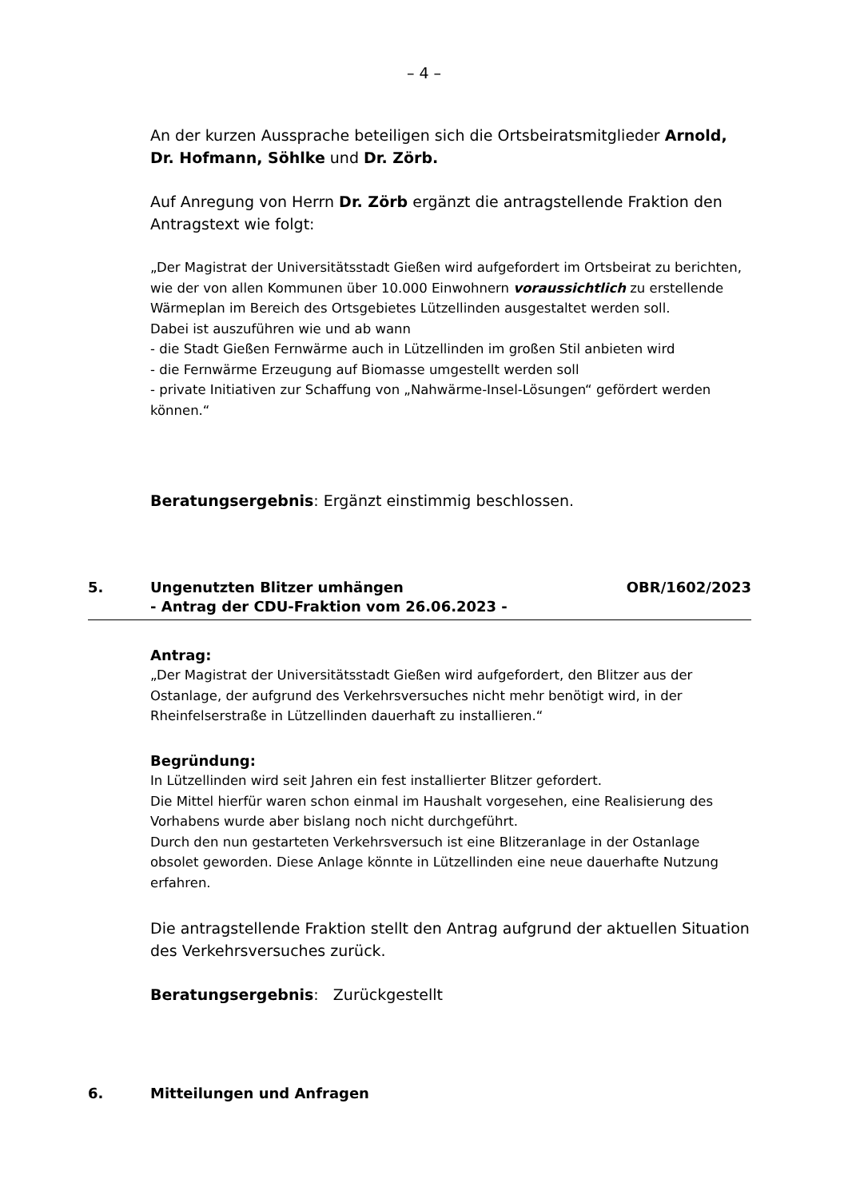– 4 –
An der kurzen Aussprache beteiligen sich die Ortsbeiratsmitglieder Arnold, Dr. Hofmann, Söhlke und Dr. Zörb.
Auf Anregung von Herrn Dr. Zörb ergänzt die antragstellende Fraktion den Antragstext wie folgt:
„Der Magistrat der Universitätsstadt Gießen wird aufgefordert im Ortsbeirat zu berichten, wie der von allen Kommunen über 10.000 Einwohnern voraussichtlich zu erstellende Wärmeplan im Bereich des Ortsgebietes Lützellinden ausgestaltet werden soll.
Dabei ist auszuführen wie und ab wann
- die Stadt Gießen Fernwärme auch in Lützellinden im großen Stil anbieten wird
- die Fernwärme Erzeugung auf Biomasse umgestellt werden soll
- private Initiativen zur Schaffung von „Nahwärme-Insel-Lösungen“ gefördert werden können.“
Beratungsergebnis: Ergänzt einstimmig beschlossen.
5. Ungenutzten Blitzer umhängen
- Antrag der CDU-Fraktion vom 26.06.2023 - OBR/1602/2023
Antrag:
„Der Magistrat der Universitätsstadt Gießen wird aufgefordert, den Blitzer aus der Ostanlage, der aufgrund des Verkehrsversuches nicht mehr benötigt wird, in der Rheinfelserstraße in Lützellinden dauerhaft zu installieren.“
Begründung:
In Lützellinden wird seit Jahren ein fest installierter Blitzer gefordert.
Die Mittel hierfür waren schon einmal im Haushalt vorgesehen, eine Realisierung des Vorhabens wurde aber bislang noch nicht durchgeführt.
Durch den nun gestarteten Verkehrsversuch ist eine Blitzeranlage in der Ostanlage obsolet geworden. Diese Anlage könnte in Lützellinden eine neue dauerhafte Nutzung erfahren.
Die antragstellende Fraktion stellt den Antrag aufgrund der aktuellen Situation des Verkehrsversuches zurück.
Beratungsergebnis: Zurückgestellt
6. Mitteilungen und Anfragen